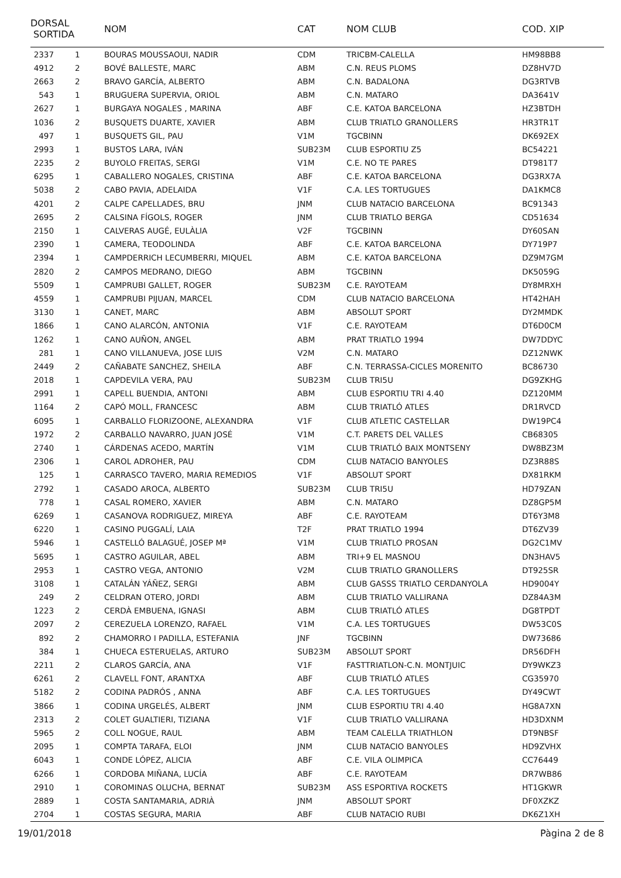| DORSAL SORTIDA | | NOM | CAT | NOM CLUB | COD. XIP |
| --- | --- | --- | --- | --- | --- |
| 2337 | 1 | BOURAS MOUSSAOUI, NADIR | CDM | TRICBM-CALELLA | HM98BB8 |
| 4912 | 2 | BOVÉ BALLESTE, MARC | ABM | C.N. REUS PLOMS | DZ8HV7D |
| 2663 | 2 | BRAVO GARCÍA, ALBERTO | ABM | C.N. BADALONA | DG3RTVB |
| 543 | 1 | BRUGUERA SUPERVIA, ORIOL | ABM | C.N. MATARO | DA3641V |
| 2627 | 1 | BURGAYA NOGALES , MARINA | ABF | C.E. KATOA BARCELONA | HZ3BTDH |
| 1036 | 2 | BUSQUETS DUARTE, XAVIER | ABM | CLUB TRIATLO GRANOLLERS | HR3TR1T |
| 497 | 1 | BUSQUETS GIL, PAU | V1M | TGCBINN | DK692EX |
| 2993 | 1 | BUSTOS LARA, IVÁN | SUB23M | CLUB ESPORTIU Z5 | BC54221 |
| 2235 | 2 | BUYOLO FREITAS, SERGI | V1M | C.E. NO TE PARES | DT981T7 |
| 6295 | 1 | CABALLERO NOGALES, CRISTINA | ABF | C.E. KATOA BARCELONA | DG3RX7A |
| 5038 | 2 | CABO PAVIA, ADELAIDA | V1F | C.A. LES TORTUGUES | DA1KMC8 |
| 4201 | 2 | CALPE CAPELLADES, BRU | JNM | CLUB NATACIO BARCELONA | BC91343 |
| 2695 | 2 | CALSINA FÍGOLS, ROGER | JNM | CLUB TRIATLO BERGA | CD51634 |
| 2150 | 1 | CALVERAS AUGÉ, EULÀLIA | V2F | TGCBINN | DY60SAN |
| 2390 | 1 | CAMERA, TEODOLINDA | ABF | C.E. KATOA BARCELONA | DY719P7 |
| 2394 | 1 | CAMPDERRICH LECUMBERRI, MIQUEL | ABM | C.E. KATOA BARCELONA | DZ9M7GM |
| 2820 | 2 | CAMPOS MEDRANO, DIEGO | ABM | TGCBINN | DK5059G |
| 5509 | 1 | CAMPRUBI GALLET, ROGER | SUB23M | C.E. RAYOTEAM | DY8MRXH |
| 4559 | 1 | CAMPRUBI PIJUAN, MARCEL | CDM | CLUB NATACIO BARCELONA | HT42HAH |
| 3130 | 1 | CANET, MARC | ABM | ABSOLUT SPORT | DY2MMDK |
| 1866 | 1 | CANO ALARCÓN, ANTONIA | V1F | C.E. RAYOTEAM | DT6D0CM |
| 1262 | 1 | CANO AUÑON, ANGEL | ABM | PRAT TRIATLO 1994 | DW7DDYC |
| 281 | 1 | CANO VILLANUEVA, JOSE LUIS | V2M | C.N. MATARO | DZ12NWK |
| 2449 | 2 | CAÑABATE SANCHEZ, SHEILA | ABF | C.N. TERRASSA-CICLES MORENITO | BC86730 |
| 2018 | 1 | CAPDEVILA VERA, PAU | SUB23M | CLUB TRI5U | DG9ZKHG |
| 2991 | 1 | CAPELL BUENDIA, ANTONI | ABM | CLUB ESPORTIU TRI 4.40 | DZ120MM |
| 1164 | 2 | CAPÓ MOLL, FRANCESC | ABM | CLUB TRIATLÓ ATLES | DR1RVCD |
| 6095 | 1 | CARBALLO FLORIZOONE, ALEXANDRA | V1F | CLUB ATLETIC CASTELLAR | DW19PC4 |
| 1972 | 2 | CARBALLO NAVARRO, JUAN JOSÉ | V1M | C.T. PARETS DEL VALLES | CB68305 |
| 2740 | 1 | CÁRDENAS ACEDO, MARTÍN | V1M | CLUB TRIATLÓ BAIX MONTSENY | DW8BZ3M |
| 2306 | 1 | CAROL ADROHER, PAU | CDM | CLUB NATACIO BANYOLES | DZ3R88S |
| 125 | 1 | CARRASCO TAVERO, MARIA REMEDIOS | V1F | ABSOLUT SPORT | DX81RKM |
| 2792 | 1 | CASADO AROCA, ALBERTO | SUB23M | CLUB TRI5U | HD79ZAN |
| 778 | 1 | CASAL ROMERO, XAVIER | ABM | C.N. MATARO | DZ8GP5M |
| 6269 | 1 | CASANOVA RODRIGUEZ, MIREYA | ABF | C.E. RAYOTEAM | DT6Y3M8 |
| 6220 | 1 | CASINO PUGGALÍ, LAIA | T2F | PRAT TRIATLO 1994 | DT6ZV39 |
| 5946 | 1 | CASTELLÓ BALAGUÉ, JOSEP Mª | V1M | CLUB TRIATLO PROSAN | DG2C1MV |
| 5695 | 1 | CASTRO AGUILAR, ABEL | ABM | TRI+9 EL MASNOU | DN3HAV5 |
| 2953 | 1 | CASTRO VEGA, ANTONIO | V2M | CLUB TRIATLO GRANOLLERS | DT925SR |
| 3108 | 1 | CATALÁN YÁÑEZ, SERGI | ABM | CLUB GASSS TRIATLO CERDANYOLA | HD9004Y |
| 249 | 2 | CELDRAN OTERO, JORDI | ABM | CLUB TRIATLO VALLIRANA | DZ84A3M |
| 1223 | 2 | CERDÀ EMBUENA, IGNASI | ABM | CLUB TRIATLÓ ATLES | DG8TPDT |
| 2097 | 2 | CEREZUELA LORENZO, RAFAEL | V1M | C.A. LES TORTUGUES | DW53C0S |
| 892 | 2 | CHAMORRO I PADILLA, ESTEFANIA | JNF | TGCBINN | DW73686 |
| 384 | 1 | CHUECA ESTERUELAS, ARTURO | SUB23M | ABSOLUT SPORT | DR56DFH |
| 2211 | 2 | CLAROS GARCÍA, ANA | V1F | FASTTRIATLON-C.N. MONTJUIC | DY9WKZ3 |
| 6261 | 2 | CLAVELL FONT, ARANTXA | ABF | CLUB TRIATLÓ ATLES | CG35970 |
| 5182 | 2 | CODINA PADRÓS , ANNA | ABF | C.A. LES TORTUGUES | DY49CWT |
| 3866 | 1 | CODINA URGELÉS, ALBERT | JNM | CLUB ESPORTIU TRI 4.40 | HG8A7XN |
| 2313 | 2 | COLET GUALTIERI, TIZIANA | V1F | CLUB TRIATLO VALLIRANA | HD3DXNM |
| 5965 | 2 | COLL NOGUE, RAUL | ABM | TEAM CALELLA TRIATHLON | DT9NBSF |
| 2095 | 1 | COMPTA TARAFA, ELOI | JNM | CLUB NATACIO BANYOLES | HD9ZVHX |
| 6043 | 1 | CONDE LÓPEZ, ALICIA | ABF | C.E. VILA OLIMPICA | CC76449 |
| 6266 | 1 | CORDOBA MIÑANA, LUCÍA | ABF | C.E. RAYOTEAM | DR7WB86 |
| 2910 | 1 | COROMINAS OLUCHA, BERNAT | SUB23M | ASS ESPORTIVA ROCKETS | HT1GKWR |
| 2889 | 1 | COSTA SANTAMARIA, ADRIÀ | JNM | ABSOLUT SPORT | DF0XZKZ |
| 2704 | 1 | COSTAS SEGURA, MARIA | ABF | CLUB NATACIO RUBI | DK6Z1XH |
19/01/2018 Pàgina 2 de 8